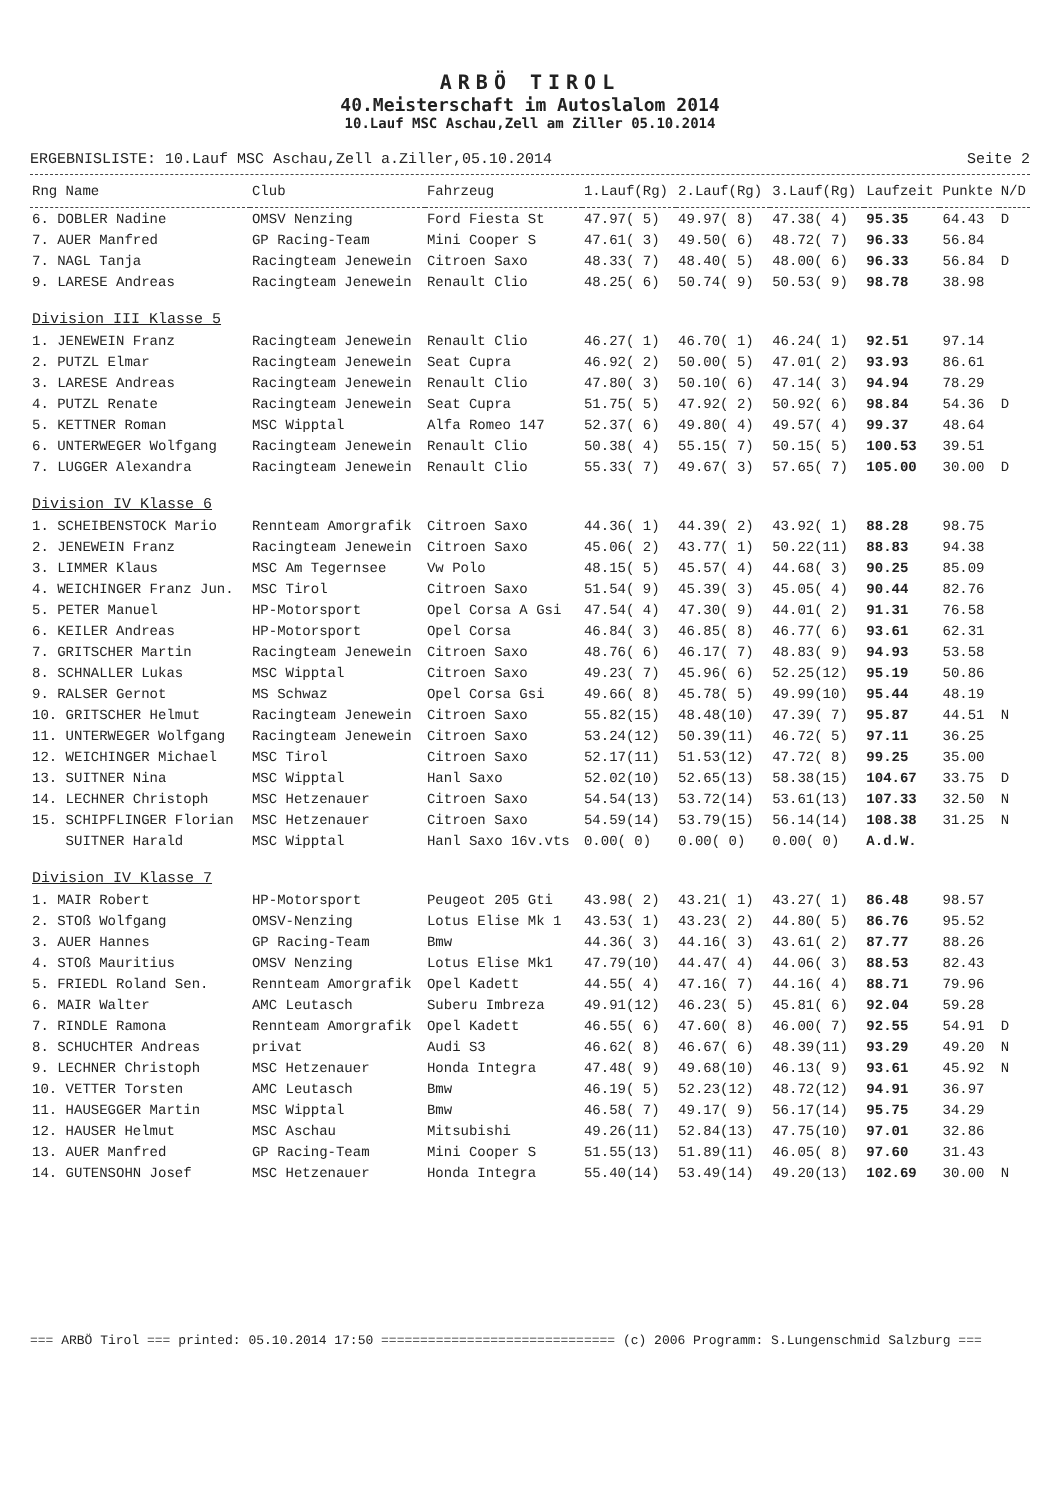ARBÖ TIROL
40.Meisterschaft im Autoslalom 2014
10.Lauf MSC Aschau,Zell am Ziller 05.10.2014
ERGEBNISLISTE: 10.Lauf MSC Aschau,Zell a.Ziller,05.10.2014 Seite 2
| Rng Name | Club | Fahrzeug | 1.Lauf(Rg) | 2.Lauf(Rg) | 3.Lauf(Rg) | Laufzeit | Punkte | N/D |
| --- | --- | --- | --- | --- | --- | --- | --- | --- |
| 6. DOBLER Nadine | OMSV Nenzing | Ford Fiesta St | 47.97( 5) | 49.97( 8) | 47.38( 4) | 95.35 | 64.43 | D |
| 7. AUER Manfred | GP Racing-Team | Mini Cooper S | 47.61( 3) | 49.50( 6) | 48.72( 7) | 96.33 | 56.84 | |
| 7. NAGL Tanja | Racingteam Jenewein | Citroen Saxo | 48.33( 7) | 48.40( 5) | 48.00( 6) | 96.33 | 56.84 | D |
| 9. LARESE Andreas | Racingteam Jenewein | Renault Clio | 48.25( 6) | 50.74( 9) | 50.53( 9) | 98.78 | 38.98 | |
| Division III Klasse 5 | | | | | | | | |
| 1. JENEWEIN Franz | Racingteam Jenewein | Renault Clio | 46.27( 1) | 46.70( 1) | 46.24( 1) | 92.51 | 97.14 | |
| 2. PUTZL Elmar | Racingteam Jenewein | Seat Cupra | 46.92( 2) | 50.00( 5) | 47.01( 2) | 93.93 | 86.61 | |
| 3. LARESE Andreas | Racingteam Jenewein | Renault Clio | 47.80( 3) | 50.10( 6) | 47.14( 3) | 94.94 | 78.29 | |
| 4. PUTZL Renate | Racingteam Jenewein | Seat Cupra | 51.75( 5) | 47.92( 2) | 50.92( 6) | 98.84 | 54.36 | D |
| 5. KETTNER Roman | MSC Wipptal | Alfa Romeo 147 | 52.37( 6) | 49.80( 4) | 49.57( 4) | 99.37 | 48.64 | |
| 6. UNTERWEGER Wolfgang | Racingteam Jenewein | Renault Clio | 50.38( 4) | 55.15( 7) | 50.15( 5) | 100.53 | 39.51 | |
| 7. LUGGER Alexandra | Racingteam Jenewein | Renault Clio | 55.33( 7) | 49.67( 3) | 57.65( 7) | 105.00 | 30.00 | D |
| Division IV Klasse 6 | | | | | | | | |
| 1. SCHEIBENSTOCK Mario | Rennteam Amorgrafik | Citroen Saxo | 44.36( 1) | 44.39( 2) | 43.92( 1) | 88.28 | 98.75 | |
| 2. JENEWEIN Franz | Racingteam Jenewein | Citroen Saxo | 45.06( 2) | 43.77( 1) | 50.22(11) | 88.83 | 94.38 | |
| 3. LIMMER Klaus | MSC Am Tegernsee | Vw Polo | 48.15( 5) | 45.57( 4) | 44.68( 3) | 90.25 | 85.09 | |
| 4. WEICHINGER Franz Jun. | MSC Tirol | Citroen Saxo | 51.54( 9) | 45.39( 3) | 45.05( 4) | 90.44 | 82.76 | |
| 5. PETER Manuel | HP-Motorsport | Opel Corsa A Gsi | 47.54( 4) | 47.30( 9) | 44.01( 2) | 91.31 | 76.58 | |
| 6. KEILER Andreas | HP-Motorsport | Opel Corsa | 46.84( 3) | 46.85( 8) | 46.77( 6) | 93.61 | 62.31 | |
| 7. GRITSCHER Martin | Racingteam Jenewein | Citroen Saxo | 48.76( 6) | 46.17( 7) | 48.83( 9) | 94.93 | 53.58 | |
| 8. SCHNALLER Lukas | MSC Wipptal | Citroen Saxo | 49.23( 7) | 45.96( 6) | 52.25(12) | 95.19 | 50.86 | |
| 9. RALSER Gernot | MS Schwaz | Opel Corsa Gsi | 49.66( 8) | 45.78( 5) | 49.99(10) | 95.44 | 48.19 | |
| 10. GRITSCHER Helmut | Racingteam Jenewein | Citroen Saxo | 55.82(15) | 48.48(10) | 47.39( 7) | 95.87 | 44.51 | N |
| 11. UNTERWEGER Wolfgang | Racingteam Jenewein | Citroen Saxo | 53.24(12) | 50.39(11) | 46.72( 5) | 97.11 | 36.25 | |
| 12. WEICHINGER Michael | MSC Tirol | Citroen Saxo | 52.17(11) | 51.53(12) | 47.72( 8) | 99.25 | 35.00 | |
| 13. SUITNER Nina | MSC Wipptal | Hanl Saxo | 52.02(10) | 52.65(13) | 58.38(15) | 104.67 | 33.75 | D |
| 14. LECHNER Christoph | MSC Hetzenauer | Citroen Saxo | 54.54(13) | 53.72(14) | 53.61(13) | 107.33 | 32.50 | N |
| 15. SCHIPFLINGER Florian | MSC Hetzenauer | Citroen Saxo | 54.59(14) | 53.79(15) | 56.14(14) | 108.38 | 31.25 | N |
| SUITNER Harald | MSC Wipptal | Hanl Saxo 16v.vts | 0.00( 0) | 0.00( 0) | 0.00( 0) | A.d.W. | | |
| Division IV Klasse 7 | | | | | | | | |
| 1. MAIR Robert | HP-Motorsport | Peugeot 205 Gti | 43.98( 2) | 43.21( 1) | 43.27( 1) | 86.48 | 98.57 | |
| 2. STOß Wolfgang | OMSV-Nenzing | Lotus Elise Mk 1 | 43.53( 1) | 43.23( 2) | 44.80( 5) | 86.76 | 95.52 | |
| 3. AUER Hannes | GP Racing-Team | Bmw | 44.36( 3) | 44.16( 3) | 43.61( 2) | 87.77 | 88.26 | |
| 4. STOß Mauritius | OMSV Nenzing | Lotus Elise Mk1 | 47.79(10) | 44.47( 4) | 44.06( 3) | 88.53 | 82.43 | |
| 5. FRIEDL Roland Sen. | Rennteam Amorgrafik | Opel Kadett | 44.55( 4) | 47.16( 7) | 44.16( 4) | 88.71 | 79.96 | |
| 6. MAIR Walter | AMC Leutasch | Suberu Imbreza | 49.91(12) | 46.23( 5) | 45.81( 6) | 92.04 | 59.28 | |
| 7. RINDLE Ramona | Rennteam Amorgrafik | Opel Kadett | 46.55( 6) | 47.60( 8) | 46.00( 7) | 92.55 | 54.91 | D |
| 8. SCHUCHTER Andreas | privat | Audi S3 | 46.62( 8) | 46.67( 6) | 48.39(11) | 93.29 | 49.20 | N |
| 9. LECHNER Christoph | MSC Hetzenauer | Honda Integra | 47.48( 9) | 49.68(10) | 46.13( 9) | 93.61 | 45.92 | N |
| 10. VETTER Torsten | AMC Leutasch | Bmw | 46.19( 5) | 52.23(12) | 48.72(12) | 94.91 | 36.97 | |
| 11. HAUSEGGER Martin | MSC Wipptal | Bmw | 46.58( 7) | 49.17( 9) | 56.17(14) | 95.75 | 34.29 | |
| 12. HAUSER Helmut | MSC Aschau | Mitsubishi | 49.26(11) | 52.84(13) | 47.75(10) | 97.01 | 32.86 | |
| 13. AUER Manfred | GP Racing-Team | Mini Cooper S | 51.55(13) | 51.89(11) | 46.05( 8) | 97.60 | 31.43 | |
| 14. GUTENSOHN Josef | MSC Hetzenauer | Honda Integra | 55.40(14) | 53.49(14) | 49.20(13) | 102.69 | 30.00 | N |
=== ARBÖ Tirol === printed: 05.10.2014 17:50 ============================== (c) 2006 Programm: S.Lungenschmid Salzburg ===